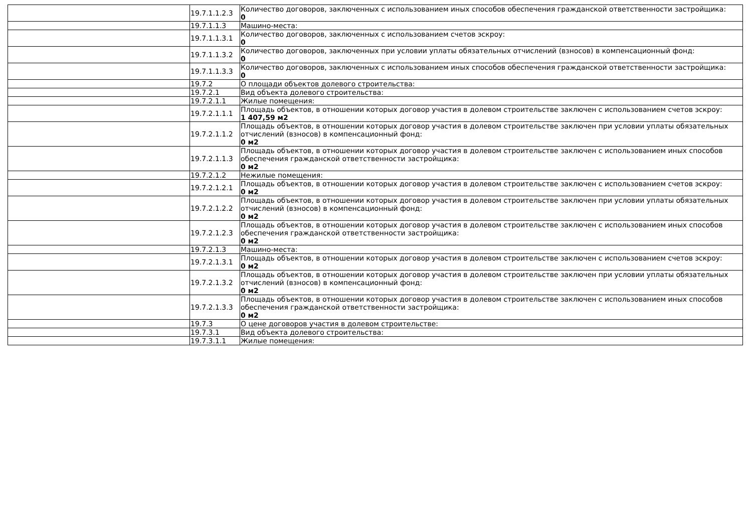| | 19.7.1.1.2.3 | Количество договоров, заключенных с использованием иных способов обеспечения гражданской ответственности застройщика: 0 |
| | 19.7.1.1.3 | Машино-места: |
| | 19.7.1.1.3.1 | Количество договоров, заключенных с использованием счетов эскроу: 0 |
| | 19.7.1.1.3.2 | Количество договоров, заключенных при условии уплаты обязательных отчислений (взносов) в компенсационный фонд: 0 |
| | 19.7.1.1.3.3 | Количество договоров, заключенных с использованием иных способов обеспечения гражданской ответственности застройщика: 0 |
| | 19.7.2 | О площади объектов долевого строительства: |
| | 19.7.2.1 | Вид объекта долевого строительства: |
| | 19.7.2.1.1 | Жилые помещения: |
| | 19.7.2.1.1.1 | Площадь объектов, в отношении которых договор участия в долевом строительстве заключен с использованием счетов эскроу: 1 407,59 м2 |
| | 19.7.2.1.1.2 | Площадь объектов, в отношении которых договор участия в долевом строительстве заключен при условии уплаты обязательных отчислений (взносов) в компенсационный фонд: 0 м2 |
| | 19.7.2.1.1.3 | Площадь объектов, в отношении которых договор участия в долевом строительстве заключен с использованием иных способов обеспечения гражданской ответственности застройщика: 0 м2 |
| | 19.7.2.1.2 | Нежилые помещения: |
| | 19.7.2.1.2.1 | Площадь объектов, в отношении которых договор участия в долевом строительстве заключен с использованием счетов эскроу: 0 м2 |
| | 19.7.2.1.2.2 | Площадь объектов, в отношении которых договор участия в долевом строительстве заключен при условии уплаты обязательных отчислений (взносов) в компенсационный фонд: 0 м2 |
| | 19.7.2.1.2.3 | Площадь объектов, в отношении которых договор участия в долевом строительстве заключен с использованием иных способов обеспечения гражданской ответственности застройщика: 0 м2 |
| | 19.7.2.1.3 | Машино-места: |
| | 19.7.2.1.3.1 | Площадь объектов, в отношении которых договор участия в долевом строительстве заключен с использованием счетов эскроу: 0 м2 |
| | 19.7.2.1.3.2 | Площадь объектов, в отношении которых договор участия в долевом строительстве заключен при условии уплаты обязательных отчислений (взносов) в компенсационный фонд: 0 м2 |
| | 19.7.2.1.3.3 | Площадь объектов, в отношении которых договор участия в долевом строительстве заключен с использованием иных способов обеспечения гражданской ответственности застройщика: 0 м2 |
| | 19.7.3 | О цене договоров участия в долевом строительстве: |
| | 19.7.3.1 | Вид объекта долевого строительства: |
| | 19.7.3.1.1 | Жилые помещения: |